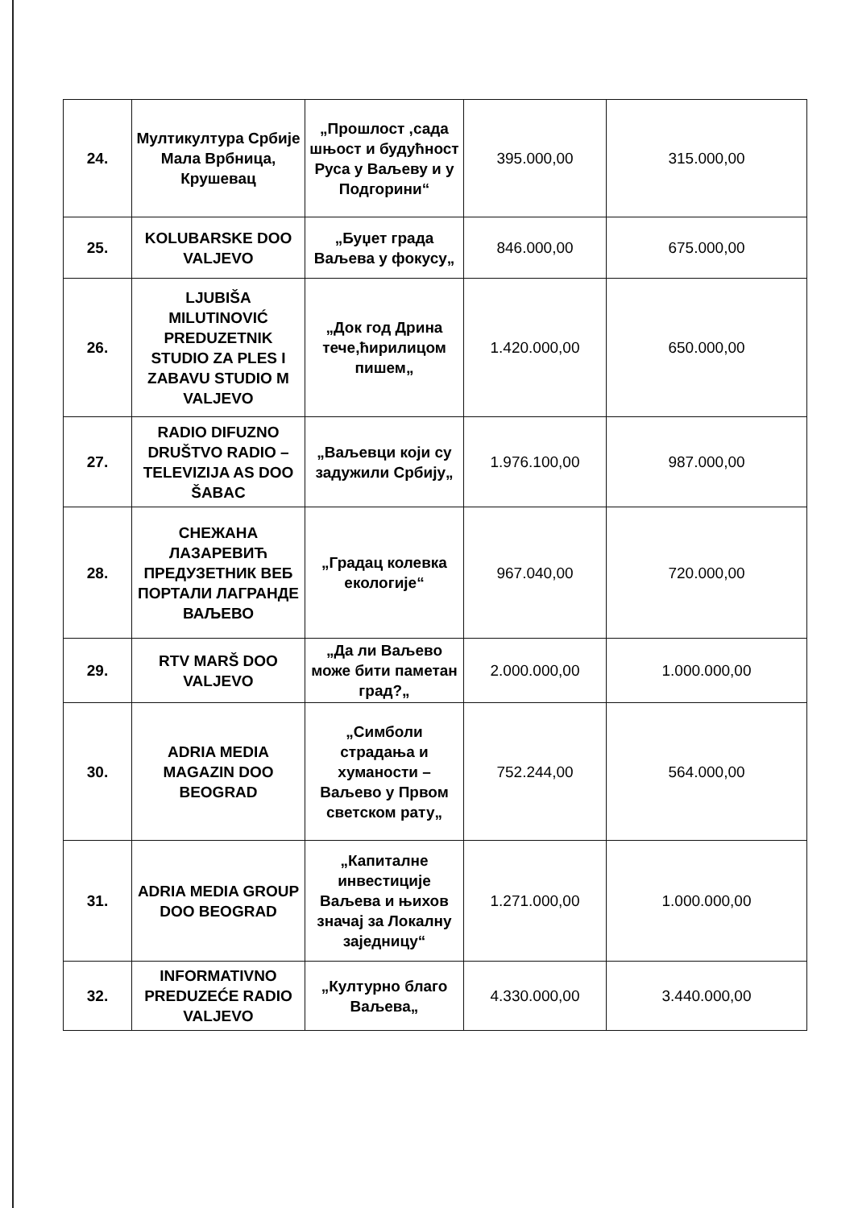| 24. | Мултикултура Србије Мала Врбница, Крушевац | „Прошлост ,сада шњост и будућност Руса у Ваљеву и у Подгорини“ | 395.000,00 | 315.000,00 |
| 25. | KOLUBARSKE DOO VALJEVO | „Буџет града Ваљева у фокусу„ | 846.000,00 | 675.000,00 |
| 26. | LJUBIŠA MILUTINOVIĆ PREDUZETNIK STUDIO ZA PLES I ZABAVU STUDIO M VALJEVO | „Док год Дрина тече,ћирилицом пишем„ | 1.420.000,00 | 650.000,00 |
| 27. | RADIO DIFUZNO DRUŠTVO RADIO – TELEVIZIJA AS DOO ŠABAC | „Ваљевци који су задужили Србију„ | 1.976.100,00 | 987.000,00 |
| 28. | СНЕЖАНА ЛАЗАРЕВИЋ ПРЕДУЗЕТНИК ВЕБ ПОРТАЛИ ЛАГРАНДЕ ВАЉЕВО | „Градац колевка екологије“ | 967.040,00 | 720.000,00 |
| 29. | RTV MARŠ DOO VALJEVO | „Да ли Ваљево може бити паметан град?„ | 2.000.000,00 | 1.000.000,00 |
| 30. | ADRIA MEDIA MAGAZIN DOO BEOGRAD | „Симболи страдања и хуманости – Ваљево у Првом светском рату„ | 752.244,00 | 564.000,00 |
| 31. | ADRIA MEDIA GROUP DOO BEOGRAD | „Капиталне инвестиције Ваљева и њихов значај за Локалну заједницу“ | 1.271.000,00 | 1.000.000,00 |
| 32. | INFORMATIVNO PREDUZEĆE RADIO VALJEVO | „Културно благо Ваљева„ | 4.330.000,00 | 3.440.000,00 |